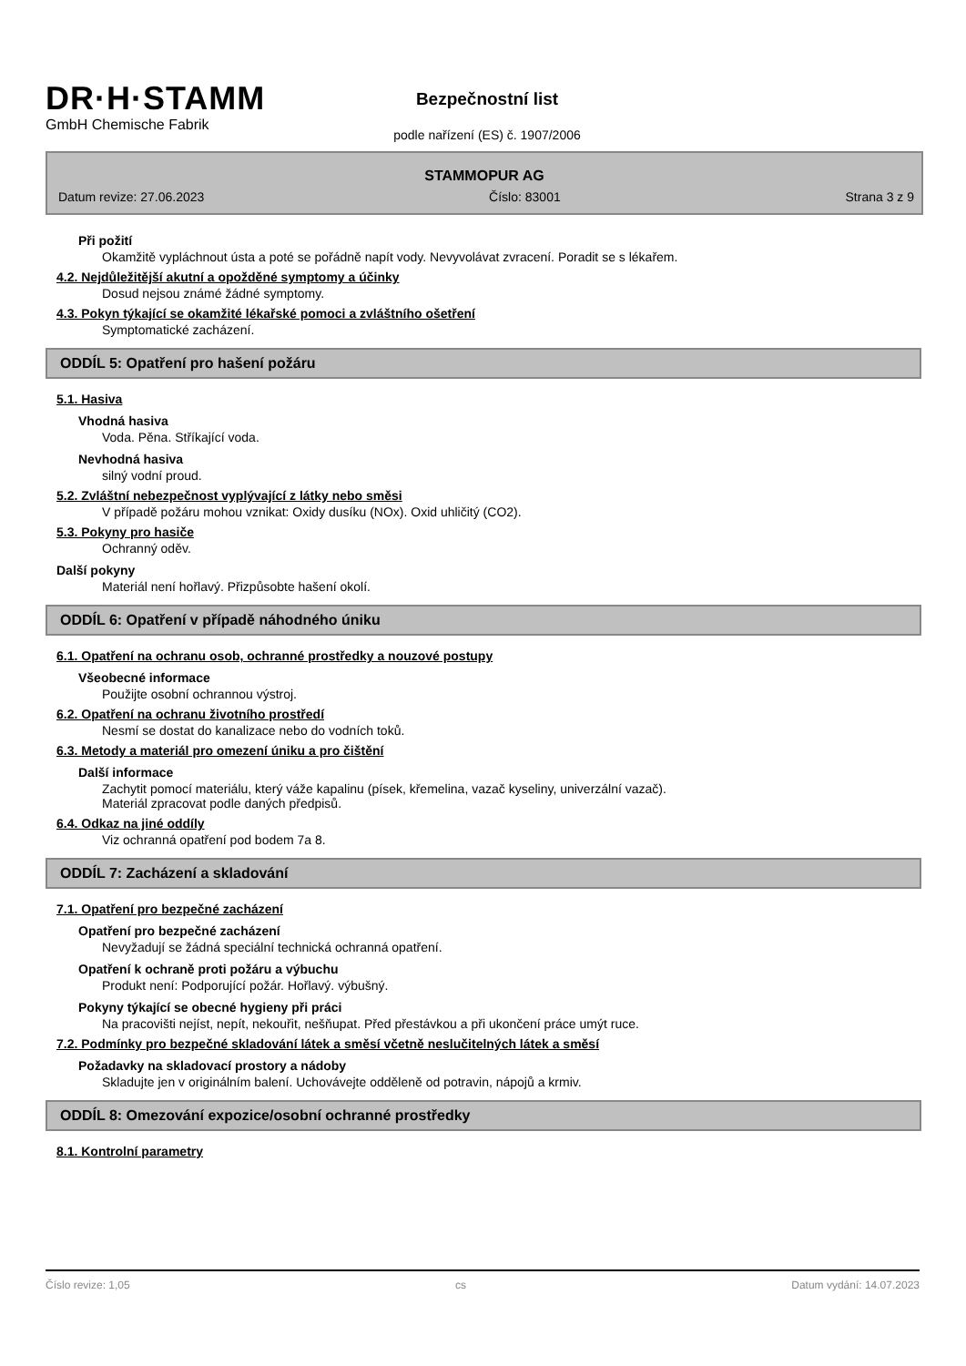DR·H·STAMM
GmbH Chemische Fabrik
Bezpečnostní list
podle nařízení (ES) č. 1907/2006
STAMMOPUR AG
Datum revize: 27.06.2023 Číslo: 83001 Strana 3 z 9
Při požití
Okamžitě vypláchnout ústa a poté se pořádně napít vody. Nevyvolávat zvracení. Poradit se s lékařem.
4.2. Nejdůležitější akutní a opožděné symptomy a účinky
Dosud nejsou známé žádné symptomy.
4.3. Pokyn týkající se okamžité lékařské pomoci a zvláštního ošetření
Symptomatické zacházení.
ODDÍL 5: Opatření pro hašení požáru
5.1. Hasiva
Vhodná hasiva
Voda. Pěna. Stříkající voda.
Nevhodná hasiva
silný vodní proud.
5.2. Zvláštní nebezpečnost vyplývající z látky nebo směsi
V případě požáru mohou vznikat: Oxidy dusíku (NOx). Oxid uhličitý (CO2).
5.3. Pokyny pro hasiče
Ochranný oděv.
Další pokyny
Materiál není hořlavý. Přizpůsobte hašení okolí.
ODDÍL 6: Opatření v případě náhodného úniku
6.1. Opatření na ochranu osob, ochranné prostředky a nouzové postupy
Všeobecné informace
Použijte osobní ochrannou výstroj.
6.2. Opatření na ochranu životního prostředí
Nesmí se dostat do kanalizace nebo do vodních toků.
6.3. Metody a materiál pro omezení úniku a pro čištění
Další informace
Zachytit pomocí materiálu, který váže kapalinu (písek, křemelina, vazač kyseliny, univerzální vazač).
Materiál zpracovat podle daných předpisů.
6.4. Odkaz na jiné oddíly
Viz ochranná opatření pod bodem 7a 8.
ODDÍL 7: Zacházení a skladování
7.1. Opatření pro bezpečné zacházení
Opatření pro bezpečné zacházení
Nevyžadují se žádná speciální technická ochranná opatření.
Opatření k ochraně proti požáru a výbuchu
Produkt není: Podporující požár. Hořlavý. výbušný.
Pokyny týkající se obecné hygieny při práci
Na pracovišti nejíst, nepít, nekouřit, nešňupat. Před přestávkou a při ukončení práce umýt ruce.
7.2. Podmínky pro bezpečné skladování látek a směsí včetně neslučitelných látek a směsí
Požadavky na skladovací prostory a nádoby
Skladujte jen v originálním balení. Uchovávejte odděleně od potravin, nápojů a krmiv.
ODDÍL 8: Omezování expozice/osobní ochranné prostředky
8.1. Kontrolní parametry
Číslo revize: 1,05 cs Datum vydání: 14.07.2023